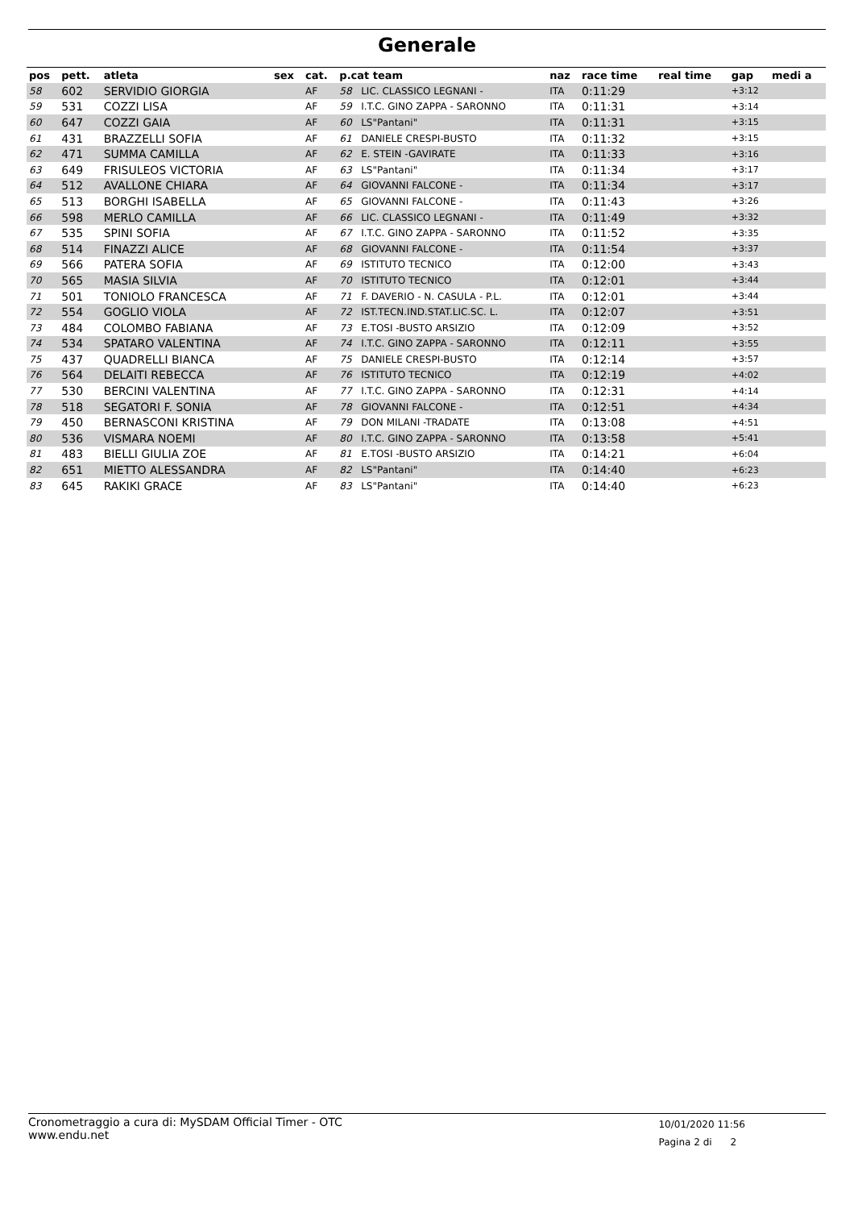Generale
| pos | pett. | atleta | sex | cat. | p.cat team | | naz | race time | real time | gap | medi a |
| --- | --- | --- | --- | --- | --- | --- | --- | --- | --- | --- | --- |
| 58 | 602 | SERVIDIO GIORGIA | | AF | 58 | LIC. CLASSICO LEGNANI - | ITA | 0:11:29 | | +3:12 | |
| 59 | 531 | COZZI LISA | | AF | 59 | I.T.C. GINO ZAPPA - SARONNO | ITA | 0:11:31 | | +3:14 | |
| 60 | 647 | COZZI GAIA | | AF | 60 | LS"Pantani" | ITA | 0:11:31 | | +3:15 | |
| 61 | 431 | BRAZZELLI SOFIA | | AF | 61 | DANIELE CRESPI-BUSTO | ITA | 0:11:32 | | +3:15 | |
| 62 | 471 | SUMMA CAMILLA | | AF | 62 | E. STEIN -GAVIRATE | ITA | 0:11:33 | | +3:16 | |
| 63 | 649 | FRISULEOS VICTORIA | | AF | 63 | LS"Pantani" | ITA | 0:11:34 | | +3:17 | |
| 64 | 512 | AVALLONE CHIARA | | AF | 64 | GIOVANNI FALCONE - | ITA | 0:11:34 | | +3:17 | |
| 65 | 513 | BORGHI ISABELLA | | AF | 65 | GIOVANNI FALCONE - | ITA | 0:11:43 | | +3:26 | |
| 66 | 598 | MERLO CAMILLA | | AF | 66 | LIC. CLASSICO LEGNANI - | ITA | 0:11:49 | | +3:32 | |
| 67 | 535 | SPINI SOFIA | | AF | 67 | I.T.C. GINO ZAPPA - SARONNO | ITA | 0:11:52 | | +3:35 | |
| 68 | 514 | FINAZZI ALICE | | AF | 68 | GIOVANNI FALCONE - | ITA | 0:11:54 | | +3:37 | |
| 69 | 566 | PATERA SOFIA | | AF | 69 | ISTITUTO TECNICO | ITA | 0:12:00 | | +3:43 | |
| 70 | 565 | MASIA SILVIA | | AF | 70 | ISTITUTO TECNICO | ITA | 0:12:01 | | +3:44 | |
| 71 | 501 | TONIOLO FRANCESCA | | AF | 71 | F. DAVERIO - N. CASULA - P.L. | ITA | 0:12:01 | | +3:44 | |
| 72 | 554 | GOGLIO VIOLA | | AF | 72 | IST.TECN.IND.STAT.LIC.SC. L. | ITA | 0:12:07 | | +3:51 | |
| 73 | 484 | COLOMBO FABIANA | | AF | 73 | E.TOSI -BUSTO ARSIZIO | ITA | 0:12:09 | | +3:52 | |
| 74 | 534 | SPATARO VALENTINA | | AF | 74 | I.T.C. GINO ZAPPA - SARONNO | ITA | 0:12:11 | | +3:55 | |
| 75 | 437 | QUADRELLI BIANCA | | AF | 75 | DANIELE CRESPI-BUSTO | ITA | 0:12:14 | | +3:57 | |
| 76 | 564 | DELAITI REBECCA | | AF | 76 | ISTITUTO TECNICO | ITA | 0:12:19 | | +4:02 | |
| 77 | 530 | BERCINI VALENTINA | | AF | 77 | I.T.C. GINO ZAPPA - SARONNO | ITA | 0:12:31 | | +4:14 | |
| 78 | 518 | SEGATORI F. SONIA | | AF | 78 | GIOVANNI FALCONE - | ITA | 0:12:51 | | +4:34 | |
| 79 | 450 | BERNASCONI KRISTINA | | AF | 79 | DON MILANI -TRADATE | ITA | 0:13:08 | | +4:51 | |
| 80 | 536 | VISMARA NOEMI | | AF | 80 | I.T.C. GINO ZAPPA - SARONNO | ITA | 0:13:58 | | +5:41 | |
| 81 | 483 | BIELLI GIULIA ZOE | | AF | 81 | E.TOSI -BUSTO ARSIZIO | ITA | 0:14:21 | | +6:04 | |
| 82 | 651 | MIETTO ALESSANDRA | | AF | 82 | LS"Pantani" | ITA | 0:14:40 | | +6:23 | |
| 83 | 645 | RAKIKI GRACE | | AF | 83 | LS"Pantani" | ITA | 0:14:40 | | +6:23 | |
Cronometraggio a cura di: MySDAM Official Timer - OTC
www.endu.net
10/01/2020 11:56
Pagina 2 di 2